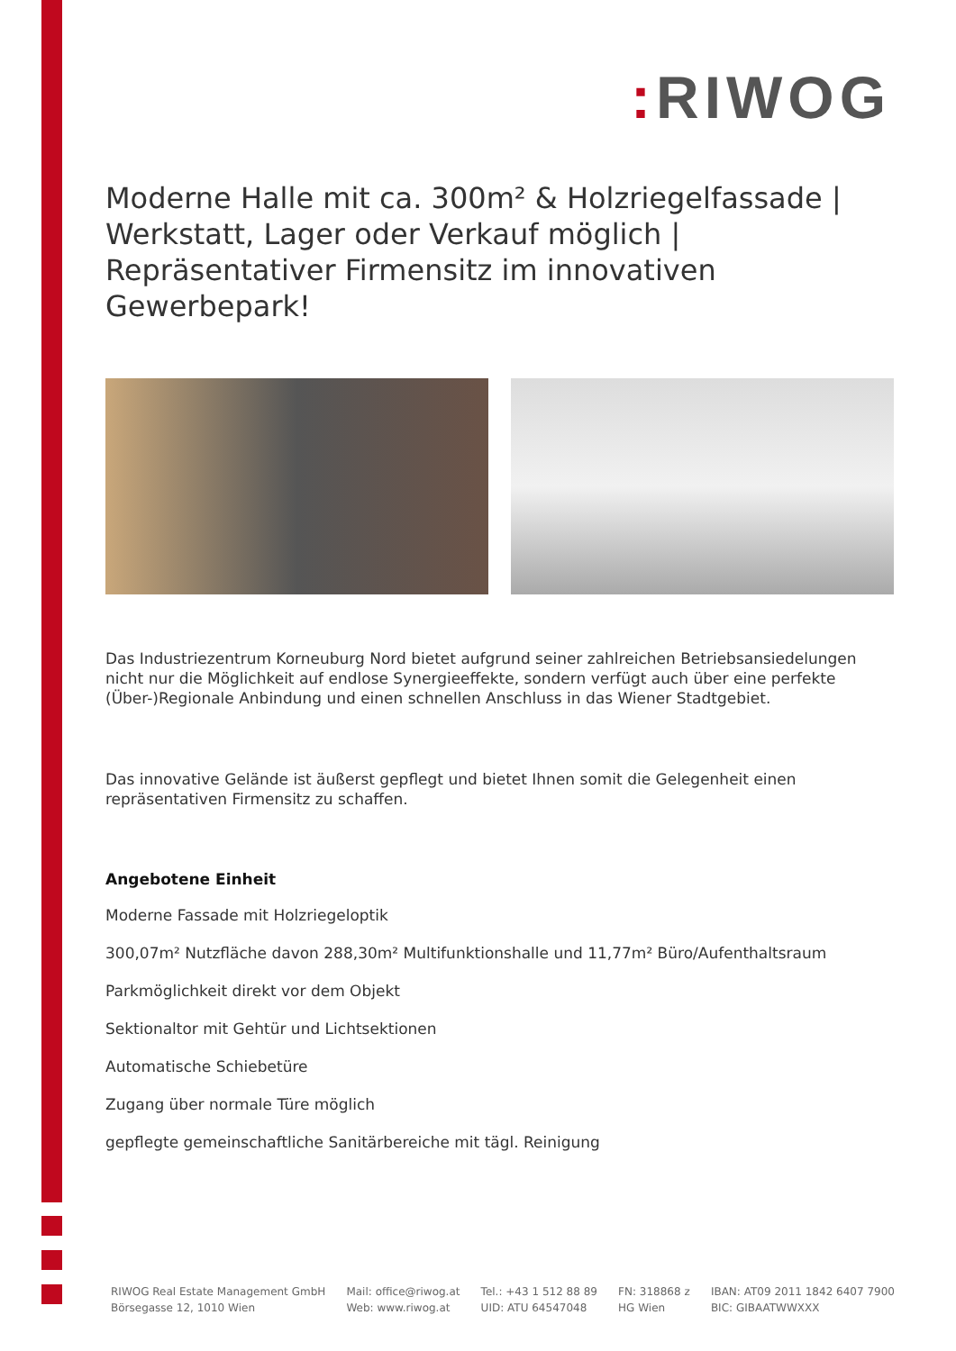: RIWOG
Moderne Halle mit ca. 300m² & Holzriegelfassade | Werkstatt, Lager oder Verkauf möglich | Repräsentativer Firmensitz im innovativen Gewerbepark!
Das Industriezentrum Korneuburg Nord bietet aufgrund seiner zahlreichen Betriebsansiedelungen nicht nur die Möglichkeit auf endlose Synergieeffekte, sondern verfügt auch über eine perfekte (Über-)Regionale Anbindung und einen schnellen Anschluss in das Wiener Stadtgebiet.
Das innovative Gelände ist äußerst gepflegt und bietet Ihnen somit die Gelegenheit einen repräsentativen Firmensitz zu schaffen.
Angebotene Einheit
Moderne Fassade mit Holzriegeloptik
300,07m² Nutzfläche davon 288,30m² Multifunktionshalle und 11,77m² Büro/Aufenthaltsraum
Parkmöglichkeit direkt vor dem Objekt
Sektionaltor mit Gehtür und Lichtsektionen
Automatische Schiebetüre
Zugang über normale Türe möglich
gepflegte gemeinschaftliche Sanitärbereiche mit tägl. Reinigung
RIWOG Real Estate Management GmbH
Börsegasse 12, 1010 Wien
Mail: office@riwog.at
Web: www.riwog.at
Tel.: +43 1 512 88 89
UID: ATU 64547048
FN: 318868 z
HG Wien
IBAN: AT09 2011 1842 6407 7900
BIC: GIBAATWWXXX